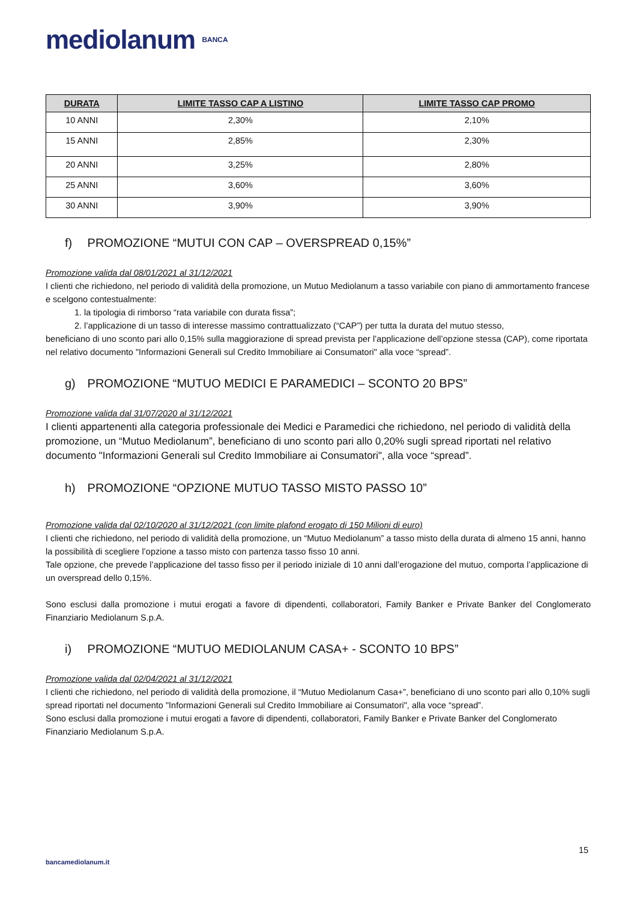mediolanum BANCA
| DURATA | LIMITE TASSO CAP A LISTINO | LIMITE TASSO CAP PROMO |
| --- | --- | --- |
| 10 ANNI | 2,30% | 2,10% |
| 15 ANNI | 2,85% | 2,30% |
| 20 ANNI | 3,25% | 2,80% |
| 25 ANNI | 3,60% | 3,60% |
| 30 ANNI | 3,90% | 3,90% |
f) PROMOZIONE “MUTUI CON CAP – OVERSPREAD 0,15%”
Promozione valida dal 08/01/2021 al 31/12/2021
I clienti che richiedono, nel periodo di validità della promozione, un Mutuo Mediolanum a tasso variabile con piano di ammortamento francese e scelgono contestualmente:
1. la tipologia di rimborso “rata variabile con durata fissa”;
2. l’applicazione di un tasso di interesse massimo contrattualizzato (“CAP”) per tutta la durata del mutuo stesso,
beneficiano di uno sconto pari allo 0,15% sulla maggiorazione di spread prevista per l’applicazione dell’opzione stessa (CAP), come riportata nel relativo documento "Informazioni Generali sul Credito Immobiliare ai Consumatori" alla voce “spread”.
g) PROMOZIONE “MUTUO MEDICI E PARAMEDICI – SCONTO 20 BPS”
Promozione valida dal 31/07/2020 al 31/12/2021
I clienti appartenenti alla categoria professionale dei Medici e Paramedici che richiedono, nel periodo di validità della promozione, un “Mutuo Mediolanum”, beneficiano di uno sconto pari allo 0,20% sugli spread riportati nel relativo documento "Informazioni Generali sul Credito Immobiliare ai Consumatori", alla voce “spread”.
h) PROMOZIONE “OPZIONE MUTUO TASSO MISTO PASSO 10”
Promozione valida dal 02/10/2020 al 31/12/2021 (con limite plafond erogato di 150 Milioni di euro)
I clienti che richiedono, nel periodo di validità della promozione, un “Mutuo Mediolanum” a tasso misto della durata di almeno 15 anni, hanno la possibilità di scegliere l’opzione a tasso misto con partenza tasso fisso 10 anni.
Tale opzione, che prevede l’applicazione del tasso fisso per il periodo iniziale di 10 anni dall’erogazione del mutuo, comporta l’applicazione di un overspread dello 0,15%.
Sono esclusi dalla promozione i mutui erogati a favore di dipendenti, collaboratori, Family Banker e Private Banker del Conglomerato Finanziario Mediolanum S.p.A.
i) PROMOZIONE “MUTUO MEDIOLANUM CASA+ - SCONTO 10 BPS”
Promozione valida dal 02/04/2021 al 31/12/2021
I clienti che richiedono, nel periodo di validità della promozione, il “Mutuo Mediolanum Casa+”, beneficiano di uno sconto pari allo 0,10% sugli spread riportati nel documento "Informazioni Generali sul Credito Immobiliare ai Consumatori", alla voce “spread”.
Sono esclusi dalla promozione i mutui erogati a favore di dipendenti, collaboratori, Family Banker e Private Banker del Conglomerato Finanziario Mediolanum S.p.A.
15
bancamediolanum.it